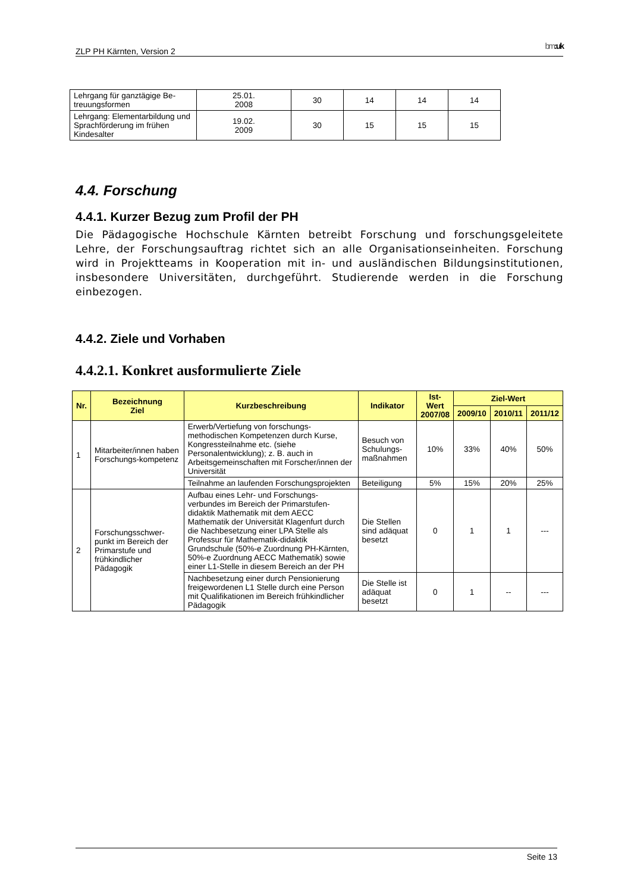ZLP PH Kärnten, Version 2 bm:uk
| Lehrgang für ganztägige Be- treuungsformen | 25.01. 2008 | 30 | 14 | 14 | 14 |
| Lehrgang: Elementarbildung und Sprachförderung im frühen Kindesalter | 19.02. 2009 | 30 | 15 | 15 | 15 |
4.4. Forschung
4.4.1. Kurzer Bezug zum Profil der PH
Die Pädagogische Hochschule Kärnten betreibt Forschung und forschungsgeleitete Lehre, der Forschungsauftrag richtet sich an alle Organisationseinheiten. Forschung wird in Projektteams in Kooperation mit in- und ausländischen Bildungsinstitutionen, insbesondere Universitäten, durchgeführt. Studierende werden in die Forschung einbezogen.
4.4.2. Ziele und Vorhaben
4.4.2.1. Konkret ausformulierte Ziele
| Nr. | Bezeichnung Ziel | Kurzbeschreibung | Indikator | Ist- Wert 2007/08 | Ziel-Wert | | |
| --- | --- | --- | --- | --- | --- | --- | --- |
| | | | | | 2009/10 | 2010/11 | 2011/12 |
| 1 | Mitarbeiter/innen haben Forschungs-kompetenz | Erwerb/Vertiefung von forschungs-methodischen Kompetenzen durch Kurse, Kongressteilnahme etc. (siehe Personalentwicklung); z. B. auch in Arbeitsgemeinschaften mit Forscher/innen der Universität | Besuch von Schulungs-maßnahmen | 10% | 33% | 40% | 50% |
| | | Teilnahme an laufenden Forschungsprojekten | Beteiligung | 5% | 15% | 20% | 25% |
| 2 | Forschungsschwer-punkt im Bereich der Primarstufe und frühkindlicher Pädagogik | Aufbau eines Lehr- und Forschungs-verbundes im Bereich der Primarstufen-didaktik Mathematik mit dem AECC Mathematik der Universität Klagenfurt durch die Nachbesetzung einer LPA Stelle als Professur für Mathematik-didaktik Grundschule (50%-e Zuordnung PH-Kärnten, 50%-e Zuordnung AECC Mathematik) sowie einer L1-Stelle in diesem Bereich an der PH | Die Stellen sind adäquat besetzt | 0 | 1 | 1 | --- |
| | | Nachbesetzung einer durch Pensionierung freigewordenen L1 Stelle durch eine Person mit Qualifikationen im Bereich frühkindlicher Pädagogik | Die Stelle ist adäquat besetzt | 0 | 1 | -- | --- |
Seite 13